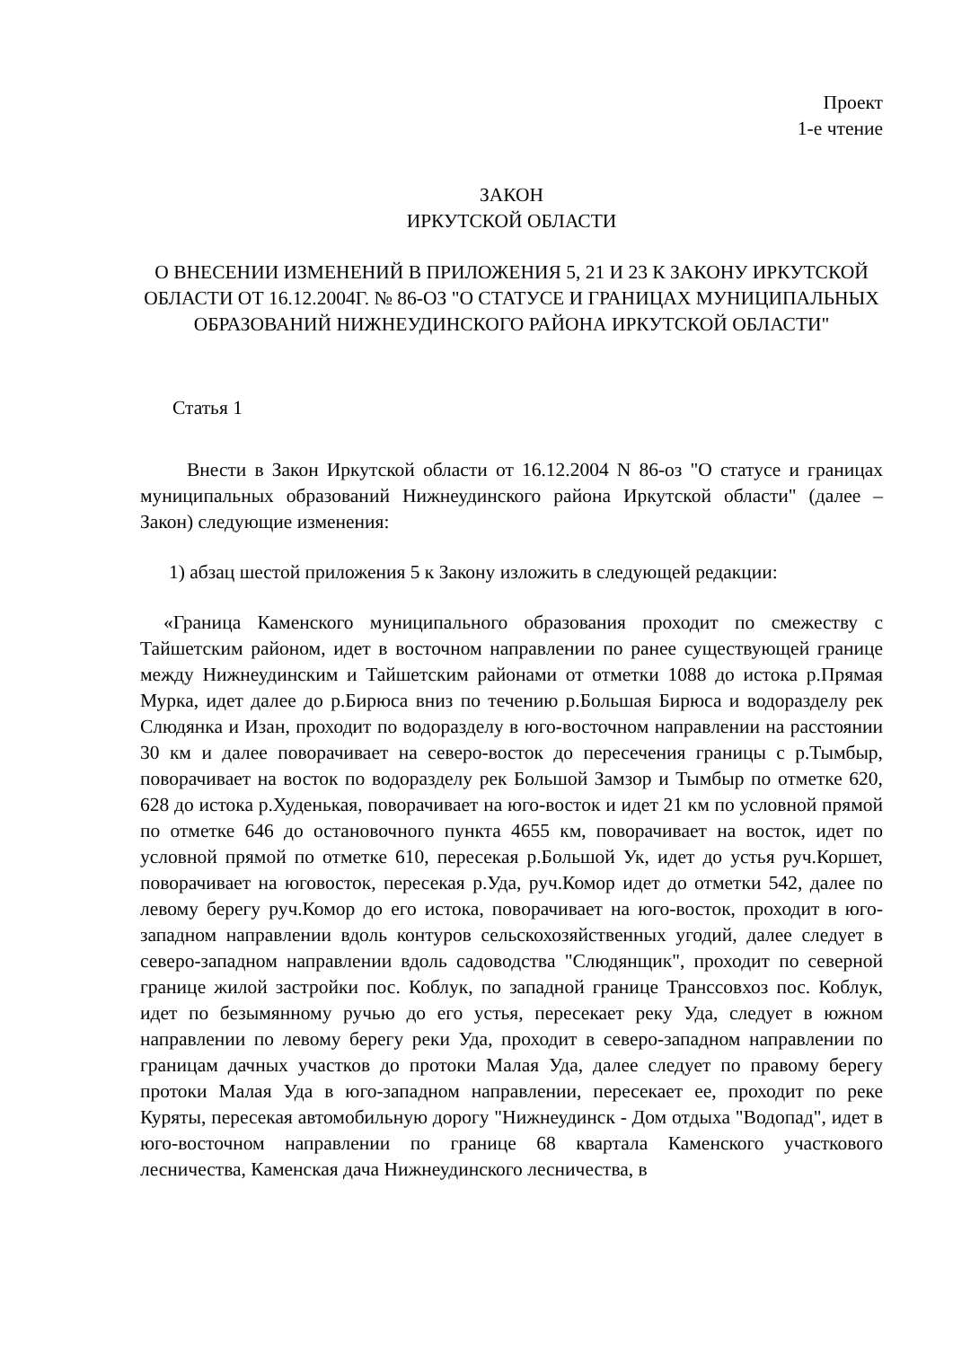Проект
1-е чтение
ЗАКОН
ИРКУТСКОЙ ОБЛАСТИ
О ВНЕСЕНИИ ИЗМЕНЕНИЙ В ПРИЛОЖЕНИЯ 5, 21 И 23 К ЗАКОНУ ИРКУТСКОЙ ОБЛАСТИ ОТ 16.12.2004Г. № 86-ОЗ "О СТАТУСЕ И ГРАНИЦАХ МУНИЦИПАЛЬНЫХ ОБРАЗОВАНИЙ НИЖНЕУДИНСКОГО РАЙОНА ИРКУТСКОЙ ОБЛАСТИ"
Статья 1
Внести в Закон Иркутской области от 16.12.2004 N 86-оз "О статусе и границах муниципальных образований Нижнеудинского района Иркутской области" (далее – Закон) следующие изменения:
1) абзац шестой приложения 5 к Закону изложить в следующей редакции:
«Граница Каменского муниципального образования проходит по смежеству с Тайшетским районом, идет в восточном направлении по ранее существующей границе между Нижнеудинским и Тайшетским районами от отметки 1088 до истока р.Прямая Мурка, идет далее до р.Бирюса вниз по течению р.Большая Бирюса и водоразделу рек Слюдянка и Изан, проходит по водоразделу в юго-восточном направлении на расстоянии 30 км и далее поворачивает на северо-восток до пересечения границы с р.Тымбыр, поворачивает на восток по водоразделу рек Большой Замзор и Тымбыр по отметке 620, 628 до истока р.Худенькая, поворачивает на юго-восток и идет 21 км по условной прямой по отметке 646 до остановочного пункта 4655 км, поворачивает на восток, идет по условной прямой по отметке 610, пересекая р.Большой Ук, идет до устья руч.Коршет, поворачивает на юговосток, пересекая р.Уда, руч.Комор идет до отметки 542, далее по левому берегу руч.Комор до его истока, поворачивает на юго-восток, проходит в юго-западном направлении вдоль контуров сельскохозяйственных угодий, далее следует в северо-западном направлении вдоль садоводства "Слюдянщик", проходит по северной границе жилой застройки пос. Коблук, по западной границе Транссовхоз пос. Коблук, идет по безымянному ручью до его устья, пересекает реку Уда, следует в южном направлении по левому берегу реки Уда, проходит в северо-западном направлении по границам дачных участков до протоки Малая Уда, далее следует по правому берегу протоки Малая Уда в юго-западном направлении, пересекает ее, проходит по реке Куряты, пересекая автомобильную дорогу "Нижнеудинск - Дом отдыха "Водопад", идет в юго-восточном направлении по границе 68 квартала Каменского участкового лесничества, Каменская дача Нижнеудинского лесничества, в